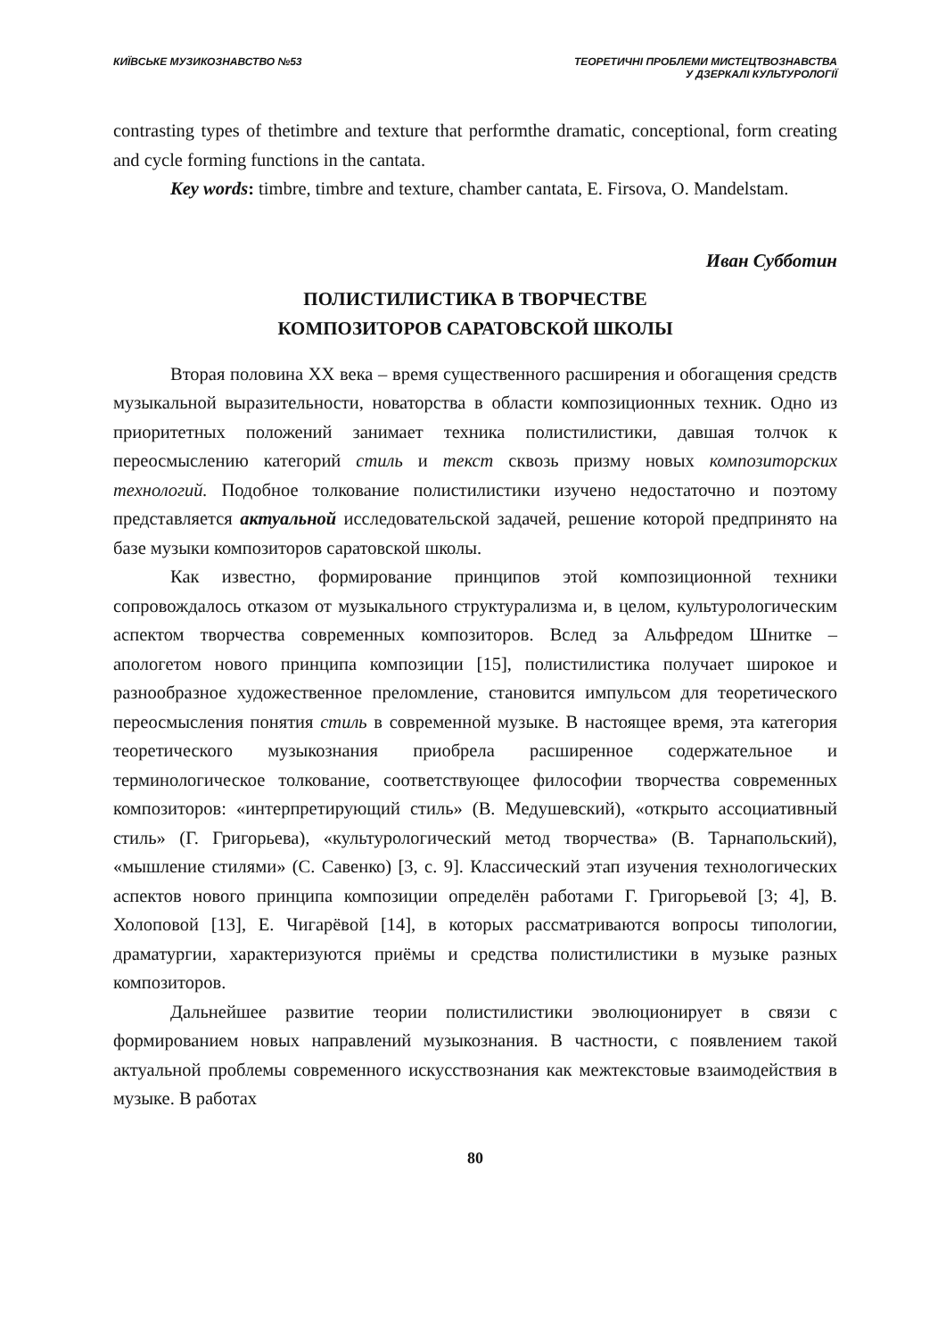КИЇВСЬКЕ МУЗИКОЗНАВСТВО №53 ТЕОРЕТИЧНІ ПРОБЛЕМИ МИСТЕЦТВОЗНАВСТВА
У ДЗЕРКАЛІ КУЛЬТУРОЛОГІЇ
contrasting types of thetimbre and texture that performthe dramatic, conceptional, form creating and cycle forming functions in the cantata.
Key words: timbre, timbre and texture, chamber cantata, E. Firsova, O. Mandelstam.
Иван Субботин
ПОЛИСТИЛИСТИКА В ТВОРЧЕСТВЕ
КОМПОЗИТОРОВ САРАТОВСКОЙ ШКОЛЫ
Вторая половина XX века – время существенного расширения и обогащения средств музыкальной выразительности, новаторства в области композиционных техник. Одно из приоритетных положений занимает техника полистилистики, давшая толчок к переосмыслению категорий стиль и текст сквозь призму новых композиторских технологий. Подобное толкование полистилистики изучено недостаточно и поэтому представляется актуальной исследовательской задачей, решение которой предпринято на базе музыки композиторов саратовской школы.
Как известно, формирование принципов этой композиционной техники сопровождалось отказом от музыкального структурализма и, в целом, культурологическим аспектом творчества современных композиторов. Вслед за Альфредом Шнитке – апологетом нового принципа композиции [15], полистилистика получает широкое и разнообразное художественное преломление, становится импульсом для теоретического переосмысления понятия стиль в современной музыке. В настоящее время, эта категория теоретического музыкознания приобрела расширенное содержательное и терминологическое толкование, соответствующее философии творчества современных композиторов: «интерпретирующий стиль» (В. Медушевский), «открыто ассоциативный стиль» (Г. Григорьева), «культурологический метод творчества» (В. Тарнапольский), «мышление стилями» (С. Савенко) [3, с. 9]. Классический этап изучения технологических аспектов нового принципа композиции определён работами Г. Григорьевой [3; 4], В. Холоповой [13], Е. Чигарёвой [14], в которых рассматриваются вопросы типологии, драматургии, характеризуются приёмы и средства полистилистики в музыке разных композиторов.
Дальнейшее развитие теории полистилистики эволюционирует в связи с формированием новых направлений музыкознания. В частности, с появлением такой актуальной проблемы современного искусствознания как межтекстовые взаимодействия в музыке. В работах
80